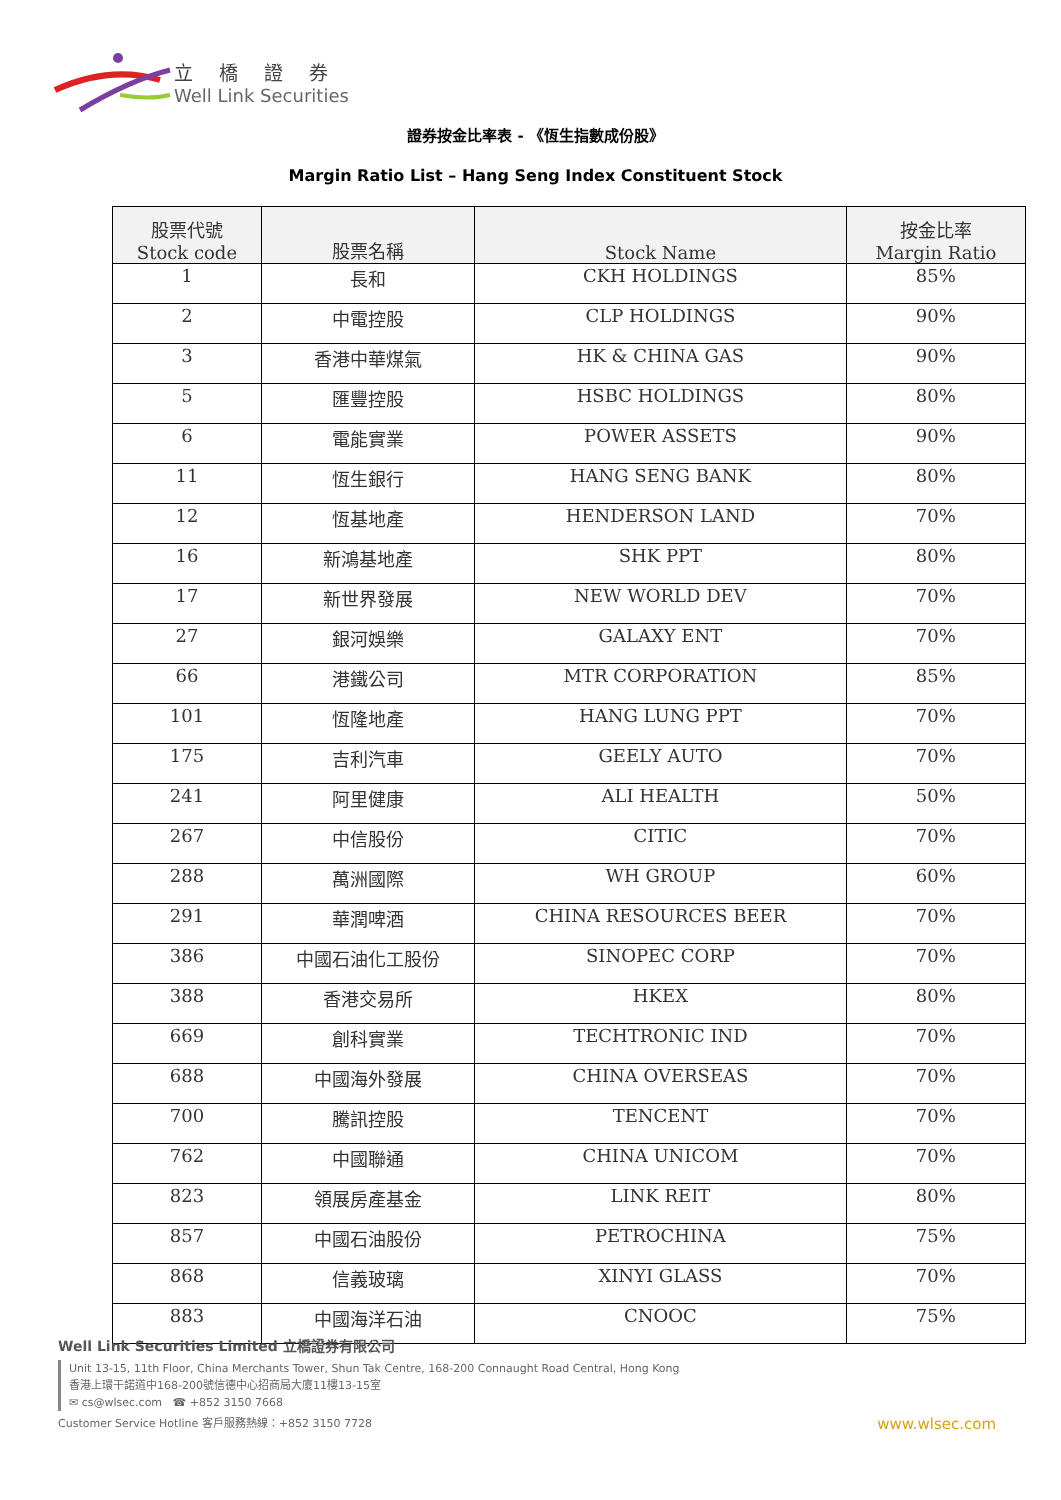立橋證券
Well Link Securities
證券按金比率表 - 《恆生指數成份股》
Margin Ratio List – Hang Seng Index Constituent Stock
| 股票代號 Stock code | 股票名稱 | Stock Name | 按金比率 Margin Ratio |
| --- | --- | --- | --- |
| 1 | 長和 | CKH HOLDINGS | 85% |
| 2 | 中電控股 | CLP HOLDINGS | 90% |
| 3 | 香港中華煤氣 | HK & CHINA GAS | 90% |
| 5 | 匯豐控股 | HSBC HOLDINGS | 80% |
| 6 | 電能實業 | POWER ASSETS | 90% |
| 11 | 恆生銀行 | HANG SENG BANK | 80% |
| 12 | 恆基地產 | HENDERSON LAND | 70% |
| 16 | 新鴻基地產 | SHK PPT | 80% |
| 17 | 新世界發展 | NEW WORLD DEV | 70% |
| 27 | 銀河娛樂 | GALAXY ENT | 70% |
| 66 | 港鐵公司 | MTR CORPORATION | 85% |
| 101 | 恆隆地產 | HANG LUNG PPT | 70% |
| 175 | 吉利汽車 | GEELY AUTO | 70% |
| 241 | 阿里健康 | ALI HEALTH | 50% |
| 267 | 中信股份 | CITIC | 70% |
| 288 | 萬洲國際 | WH GROUP | 60% |
| 291 | 華潤啤酒 | CHINA RESOURCES BEER | 70% |
| 386 | 中國石油化工股份 | SINOPEC CORP | 70% |
| 388 | 香港交易所 | HKEX | 80% |
| 669 | 創科實業 | TECHTRONIC IND | 70% |
| 688 | 中國海外發展 | CHINA OVERSEAS | 70% |
| 700 | 騰訊控股 | TENCENT | 70% |
| 762 | 中國聯通 | CHINA UNICOM | 70% |
| 823 | 領展房產基金 | LINK REIT | 80% |
| 857 | 中國石油股份 | PETROCHINA | 75% |
| 868 | 信義玻璃 | XINYI GLASS | 70% |
| 883 | 中國海洋石油 | CNOOC | 75% |
Well Link Securities Limited 立橋證券有限公司
Unit 13-15, 11th Floor, China Merchants Tower, Shun Tak Centre, 168-200 Connaught Road Central, Hong Kong
香港上環干諾道中168-200號信德中心招商局大廈11樓13-15室
✉ cs@wlsec.com ☎ +852 3150 7668
Customer Service Hotline 客戶服務熱線：+852 3150 7728
www.wlsec.com